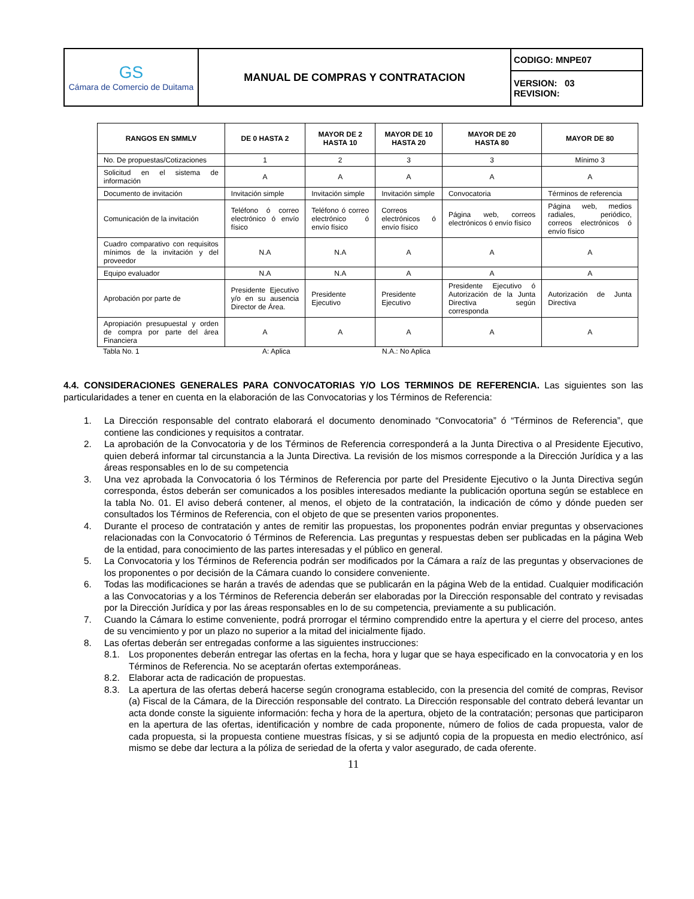| GS Cámara de Comercio de Duitama | MANUAL DE COMPRAS Y CONTRATACION | CODIGO: MNPE07 |
| | | VERSION: 03 REVISION: |
| RANGOS EN SMMLV | DE 0 HASTA 2 | MAYOR DE 2 HASTA 10 | MAYOR DE 10 HASTA 20 | MAYOR DE 20 HASTA 80 | MAYOR DE 80 |
| --- | --- | --- | --- | --- | --- |
| No. De propuestas/Cotizaciones | 1 | 2 | 3 | 3 | Mínimo 3 |
| Solicitud en el sistema de información | A | A | A | A | A |
| Documento de invitación | Invitación simple | Invitación simple | Invitación simple | Convocatoria | Términos de referencia |
| Comunicación de la invitación | Teléfono ó correo electrónico ó envío físico | Teléfono ó correo electrónico ó envío físico | Correos electrónicos ó envío físico | Página web, correos electrónicos ó envío físico | Página web, medios radiales, periódico, correos electrónicos ó envío físico |
| Cuadro comparativo con requisitos mínimos de la invitación y del proveedor | N.A | N.A | A | A | A |
| Equipo evaluador | N.A | N.A | A | A | A |
| Aprobación por parte de | Presidente Ejecutivo y/o en su ausencia Director de Área. | Presidente Ejecutivo | Presidente Ejecutivo | Presidente Ejecutivo ó Autorización de la Junta Directiva según corresponda | Autorización de Junta Directiva |
| Apropiación presupuestal y orden de compra por parte del área Financiera | A | A | A | A | A |
Tabla No. 1 A: Aplica N.A.: No Aplica
4.4. CONSIDERACIONES GENERALES PARA CONVOCATORIAS Y/O LOS TERMINOS DE REFERENCIA. Las siguientes son las particularidades a tener en cuenta en la elaboración de las Convocatorias y los Términos de Referencia:
1. La Dirección responsable del contrato elaborará el documento denominado “Convocatoria” ó “Términos de Referencia”, que contiene las condiciones y requisitos a contratar.
2. La aprobación de la Convocatoria y de los Términos de Referencia corresponderá a la Junta Directiva o al Presidente Ejecutivo, quien deberá informar tal circunstancia a la Junta Directiva. La revisión de los mismos corresponde a la Dirección Jurídica y a las áreas responsables en lo de su competencia
3. Una vez aprobada la Convocatoria ó los Términos de Referencia por parte del Presidente Ejecutivo o la Junta Directiva según corresponda, éstos deberán ser comunicados a los posibles interesados mediante la publicación oportuna según se establece en la tabla No. 01. El aviso deberá contener, al menos, el objeto de la contratación, la indicación de cómo y dónde pueden ser consultados los Términos de Referencia, con el objeto de que se presenten varios proponentes.
4. Durante el proceso de contratación y antes de remitir las propuestas, los proponentes podrán enviar preguntas y observaciones relacionadas con la Convocatorio ó Términos de Referencia. Las preguntas y respuestas deben ser publicadas en la página Web de la entidad, para conocimiento de las partes interesadas y el público en general.
5. La Convocatoria y los Términos de Referencia podrán ser modificados por la Cámara a raíz de las preguntas y observaciones de los proponentes o por decisión de la Cámara cuando lo considere conveniente.
6. Todas las modificaciones se harán a través de adendas que se publicarán en la página Web de la entidad. Cualquier modificación a las Convocatorias y a los Términos de Referencia deberán ser elaboradas por la Dirección responsable del contrato y revisadas por la Dirección Jurídica y por las áreas responsables en lo de su competencia, previamente a su publicación.
7. Cuando la Cámara lo estime conveniente, podrá prorrogar el término comprendido entre la apertura y el cierre del proceso, antes de su vencimiento y por un plazo no superior a la mitad del inicialmente fijado.
8. Las ofertas deberán ser entregadas conforme a las siguientes instrucciones:
8.1. Los proponentes deberán entregar las ofertas en la fecha, hora y lugar que se haya especificado en la convocatoria y en los Términos de Referencia. No se aceptarán ofertas extemporáneas.
8.2. Elaborar acta de radicación de propuestas.
8.3. La apertura de las ofertas deberá hacerse según cronograma establecido, con la presencia del comité de compras, Revisor (a) Fiscal de la Cámara, de la Dirección responsable del contrato. La Dirección responsable del contrato deberá levantar un acta donde conste la siguiente información: fecha y hora de la apertura, objeto de la contratación; personas que participaron en la apertura de las ofertas, identificación y nombre de cada proponente, número de folios de cada propuesta, valor de cada propuesta, si la propuesta contiene muestras físicas, y si se adjuntó copia de la propuesta en medio electrónico, así mismo se debe dar lectura a la póliza de seriedad de la oferta y valor asegurado, de cada oferente.
11